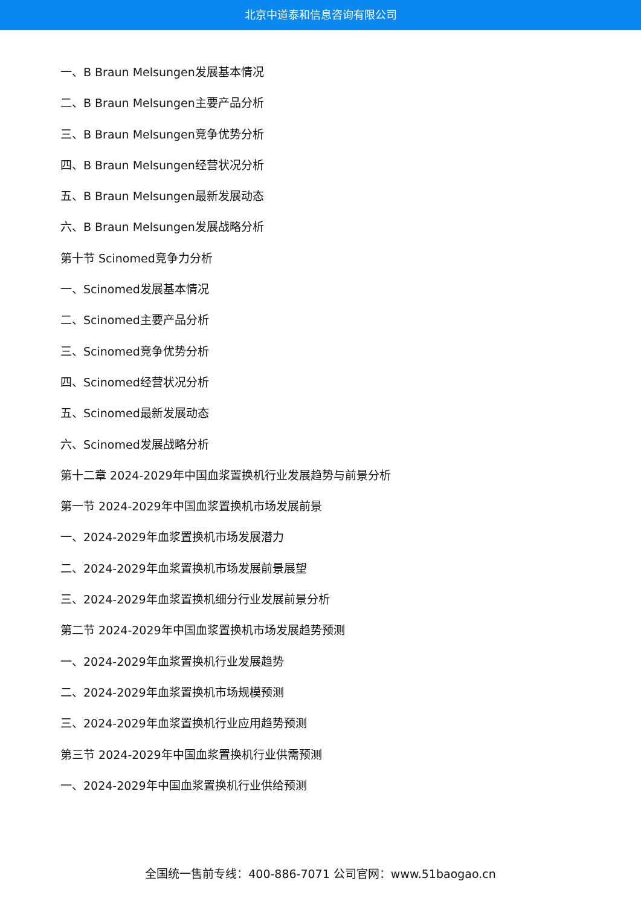北京中道泰和信息咨询有限公司
一、B Braun Melsungen发展基本情况
二、B Braun Melsungen主要产品分析
三、B Braun Melsungen竞争优势分析
四、B Braun Melsungen经营状况分析
五、B Braun Melsungen最新发展动态
六、B Braun Melsungen发展战略分析
第十节 Scinomed竞争力分析
一、Scinomed发展基本情况
二、Scinomed主要产品分析
三、Scinomed竞争优势分析
四、Scinomed经营状况分析
五、Scinomed最新发展动态
六、Scinomed发展战略分析
第十二章 2024-2029年中国血浆置换机行业发展趋势与前景分析
第一节 2024-2029年中国血浆置换机市场发展前景
一、2024-2029年血浆置换机市场发展潜力
二、2024-2029年血浆置换机市场发展前景展望
三、2024-2029年血浆置换机细分行业发展前景分析
第二节 2024-2029年中国血浆置换机市场发展趋势预测
一、2024-2029年血浆置换机行业发展趋势
二、2024-2029年血浆置换机市场规模预测
三、2024-2029年血浆置换机行业应用趋势预测
第三节 2024-2029年中国血浆置换机行业供需预测
一、2024-2029年中国血浆置换机行业供给预测
全国统一售前专线：400-886-7071 公司官网：www.51baogao.cn